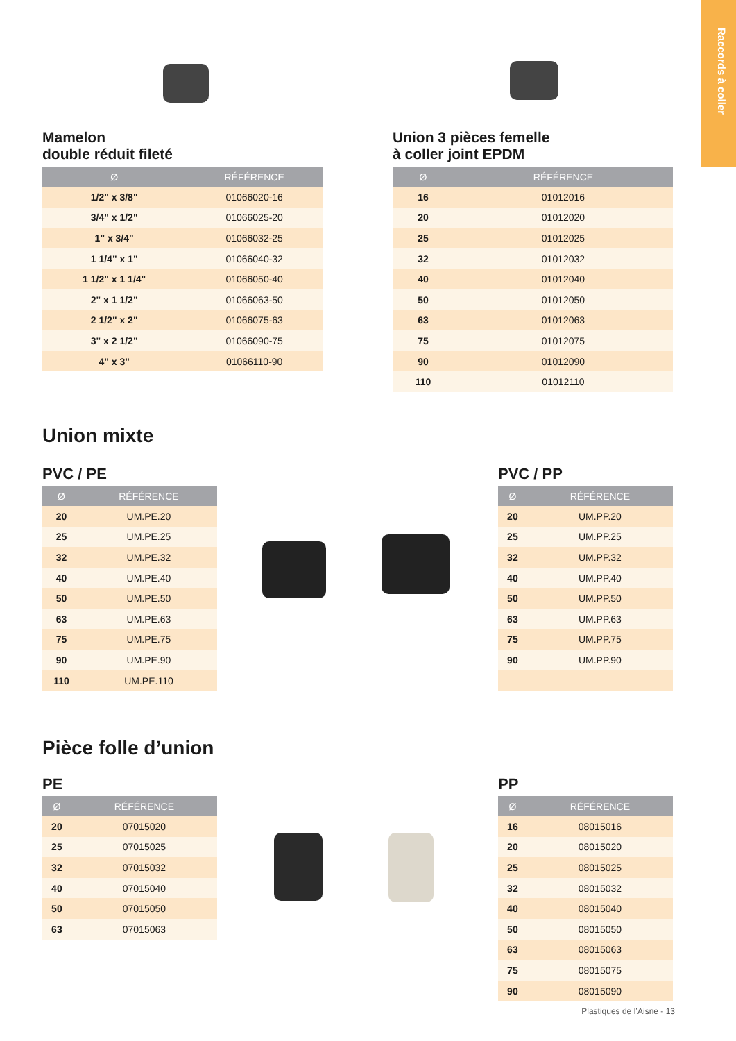Raccords à coller
Mamelon
double réduit fileté
| Ø | RÉFÉRENCE |
| --- | --- |
| 1/2" x 3/8" | 01066020-16 |
| 3/4" x 1/2" | 01066025-20 |
| 1" x 3/4" | 01066032-25 |
| 1 1/4" x 1" | 01066040-32 |
| 1 1/2" x 1 1/4" | 01066050-40 |
| 2" x 1 1/2" | 01066063-50 |
| 2 1/2" x 2" | 01066075-63 |
| 3" x 2 1/2" | 01066090-75 |
| 4" x 3" | 01066110-90 |
Union 3 pièces femelle
à coller joint EPDM
| Ø | RÉFÉRENCE |
| --- | --- |
| 16 | 01012016 |
| 20 | 01012020 |
| 25 | 01012025 |
| 32 | 01012032 |
| 40 | 01012040 |
| 50 | 01012050 |
| 63 | 01012063 |
| 75 | 01012075 |
| 90 | 01012090 |
| 110 | 01012110 |
Union mixte
PVC / PE
| Ø | RÉFÉRENCE |
| --- | --- |
| 20 | UM.PE.20 |
| 25 | UM.PE.25 |
| 32 | UM.PE.32 |
| 40 | UM.PE.40 |
| 50 | UM.PE.50 |
| 63 | UM.PE.63 |
| 75 | UM.PE.75 |
| 90 | UM.PE.90 |
| 110 | UM.PE.110 |
PVC / PP
| Ø | RÉFÉRENCE |
| --- | --- |
| 20 | UM.PP.20 |
| 25 | UM.PP.25 |
| 32 | UM.PP.32 |
| 40 | UM.PP.40 |
| 50 | UM.PP.50 |
| 63 | UM.PP.63 |
| 75 | UM.PP.75 |
| 90 | UM.PP.90 |
Pièce folle d’union
PE
| Ø | RÉFÉRENCE |
| --- | --- |
| 20 | 07015020 |
| 25 | 07015025 |
| 32 | 07015032 |
| 40 | 07015040 |
| 50 | 07015050 |
| 63 | 07015063 |
PP
| Ø | RÉFÉRENCE |
| --- | --- |
| 16 | 08015016 |
| 20 | 08015020 |
| 25 | 08015025 |
| 32 | 08015032 |
| 40 | 08015040 |
| 50 | 08015050 |
| 63 | 08015063 |
| 75 | 08015075 |
| 90 | 08015090 |
Plastiques de l’Aisne - 13